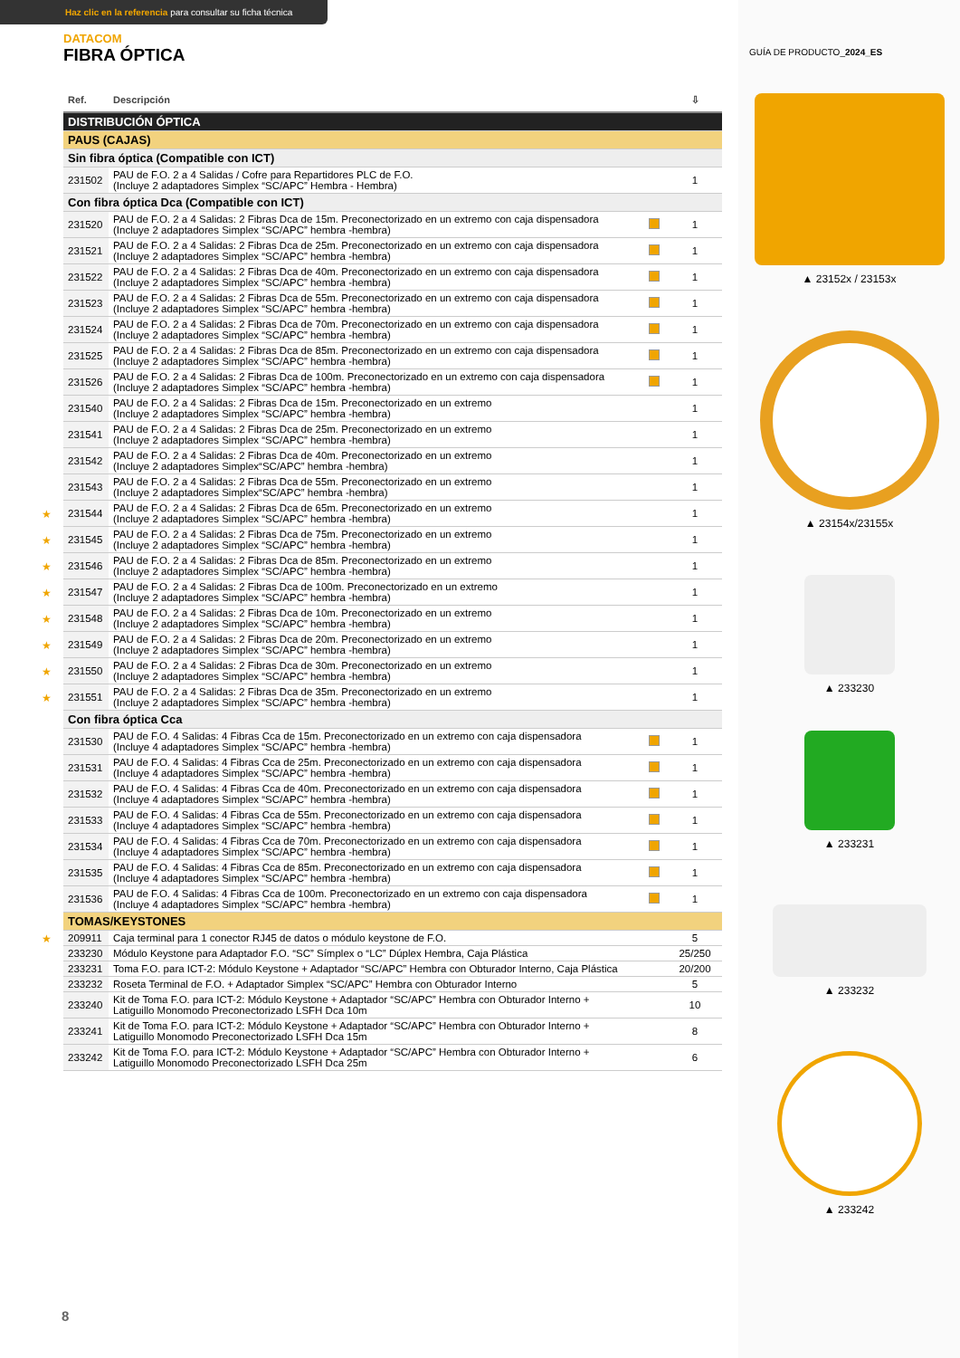Haz clic en la referencia para consultar su ficha técnica
DATACOM
FIBRA ÓPTICA
| Ref. | Descripción | | ⇩ |
| --- | --- | --- | --- |
| DISTRIBUCIÓN ÓPTICA | | | |
| PAUS (CAJAS) | | | |
| Sin fibra óptica (Compatible con ICT) | | | |
| 231502 | PAU de F.O. 2 a 4 Salidas / Cofre para Repartidores PLC de F.O. (Incluye 2 adaptadores Simplex “SC/APC” Hembra - Hembra) | | 1 |
| Con fibra óptica Dca (Compatible con ICT) | | | |
| 231520 | PAU de F.O. 2 a 4 Salidas: 2 Fibras Dca de 15m. Preconectorizado en un extremo con caja dispensadora (Incluye 2 adaptadores Simplex “SC/APC” hembra -hembra) | | 1 |
| 231521 | PAU de F.O. 2 a 4 Salidas: 2 Fibras Dca de 25m. Preconectorizado en un extremo con caja dispensadora (Incluye 2 adaptadores Simplex “SC/APC” hembra -hembra) | | 1 |
| 231522 | PAU de F.O. 2 a 4 Salidas: 2 Fibras Dca de 40m. Preconectorizado en un extremo con caja dispensadora (Incluye 2 adaptadores Simplex “SC/APC” hembra -hembra) | | 1 |
| 231523 | PAU de F.O. 2 a 4 Salidas: 2 Fibras Dca de 55m. Preconectorizado en un extremo con caja dispensadora (Incluye 2 adaptadores Simplex “SC/APC” hembra -hembra) | | 1 |
| 231524 | PAU de F.O. 2 a 4 Salidas: 2 Fibras Dca de 70m. Preconectorizado en un extremo con caja dispensadora (Incluye 2 adaptadores Simplex “SC/APC” hembra -hembra) | | 1 |
| 231525 | PAU de F.O. 2 a 4 Salidas: 2 Fibras Dca de 85m. Preconectorizado en un extremo con caja dispensadora (Incluye 2 adaptadores Simplex “SC/APC” hembra -hembra) | | 1 |
| 231526 | PAU de F.O. 2 a 4 Salidas: 2 Fibras Dca de 100m. Preconectorizado en un extremo con caja dispensadora (Incluye 2 adaptadores Simplex “SC/APC” hembra -hembra) | | 1 |
| 231540 | PAU de F.O. 2 a 4 Salidas: 2 Fibras Dca de 15m. Preconectorizado en un extremo (Incluye 2 adaptadores Simplex “SC/APC” hembra -hembra) | | 1 |
| 231541 | PAU de F.O. 2 a 4 Salidas: 2 Fibras Dca de 25m. Preconectorizado en un extremo (Incluye 2 adaptadores Simplex “SC/APC” hembra -hembra) | | 1 |
| 231542 | PAU de F.O. 2 a 4 Salidas: 2 Fibras Dca de 40m. Preconectorizado en un extremo (Incluye 2 adaptadores Simplex“SC/APC” hembra -hembra) | | 1 |
| 231543 | PAU de F.O. 2 a 4 Salidas: 2 Fibras Dca de 55m. Preconectorizado en un extremo (Incluye 2 adaptadores Simplex“SC/APC” hembra -hembra) | | 1 |
| ★ 231544 | PAU de F.O. 2 a 4 Salidas: 2 Fibras Dca de 65m. Preconectorizado en un extremo (Incluye 2 adaptadores Simplex “SC/APC” hembra -hembra) | | 1 |
| ★ 231545 | PAU de F.O. 2 a 4 Salidas: 2 Fibras Dca de 75m. Preconectorizado en un extremo (Incluye 2 adaptadores Simplex “SC/APC” hembra -hembra) | | 1 |
| ★ 231546 | PAU de F.O. 2 a 4 Salidas: 2 Fibras Dca de 85m. Preconectorizado en un extremo (Incluye 2 adaptadores Simplex “SC/APC” hembra -hembra) | | 1 |
| ★ 231547 | PAU de F.O. 2 a 4 Salidas: 2 Fibras Dca de 100m. Preconectorizado en un extremo (Incluye 2 adaptadores Simplex “SC/APC” hembra -hembra) | | 1 |
| ★ 231548 | PAU de F.O. 2 a 4 Salidas: 2 Fibras Dca de 10m. Preconectorizado en un extremo (Incluye 2 adaptadores Simplex “SC/APC” hembra -hembra) | | 1 |
| ★ 231549 | PAU de F.O. 2 a 4 Salidas: 2 Fibras Dca de 20m. Preconectorizado en un extremo (Incluye 2 adaptadores Simplex “SC/APC” hembra -hembra) | | 1 |
| ★ 231550 | PAU de F.O. 2 a 4 Salidas: 2 Fibras Dca de 30m. Preconectorizado en un extremo (Incluye 2 adaptadores Simplex “SC/APC” hembra -hembra) | | 1 |
| ★ 231551 | PAU de F.O. 2 a 4 Salidas: 2 Fibras Dca de 35m. Preconectorizado en un extremo (Incluye 2 adaptadores Simplex “SC/APC” hembra -hembra) | | 1 |
| Con fibra óptica Cca | | | |
| 231530 | PAU de F.O. 4 Salidas: 4 Fibras Cca de 15m. Preconectorizado en un extremo con caja dispensadora (Incluye 4 adaptadores Simplex “SC/APC” hembra -hembra) | | 1 |
| 231531 | PAU de F.O. 4 Salidas: 4 Fibras Cca de 25m. Preconectorizado en un extremo con caja dispensadora (Incluye 4 adaptadores Simplex “SC/APC” hembra -hembra) | | 1 |
| 231532 | PAU de F.O. 4 Salidas: 4 Fibras Cca de 40m. Preconectorizado en un extremo con caja dispensadora (Incluye 4 adaptadores Simplex “SC/APC” hembra -hembra) | | 1 |
| 231533 | PAU de F.O. 4 Salidas: 4 Fibras Cca de 55m. Preconectorizado en un extremo con caja dispensadora (Incluye 4 adaptadores Simplex “SC/APC” hembra -hembra) | | 1 |
| 231534 | PAU de F.O. 4 Salidas: 4 Fibras Cca de 70m. Preconectorizado en un extremo con caja dispensadora (Incluye 4 adaptadores Simplex “SC/APC” hembra -hembra) | | 1 |
| 231535 | PAU de F.O. 4 Salidas: 4 Fibras Cca de 85m. Preconectorizado en un extremo con caja dispensadora (Incluye 4 adaptadores Simplex “SC/APC” hembra -hembra) | | 1 |
| 231536 | PAU de F.O. 4 Salidas: 4 Fibras Cca de 100m. Preconectorizado en un extremo con caja dispensadora (Incluye 4 adaptadores Simplex “SC/APC” hembra -hembra) | | 1 |
| TOMAS/KEYSTONES | | | |
| ★ 209911 | Caja terminal para 1 conector RJ45 de datos o módulo keystone de F.O. | | 5 |
| 233230 | Módulo Keystone para Adaptador F.O. “SC” Símplex o “LC” Dúplex Hembra, Caja Plástica | | 25/250 |
| 233231 | Toma F.O. para ICT-2: Módulo Keystone + Adaptador “SC/APC” Hembra con Obturador Interno, Caja Plástica | | 20/200 |
| 233232 | Roseta Terminal de F.O. + Adaptador Simplex “SC/APC” Hembra con Obturador Interno | | 5 |
| 233240 | Kit de Toma F.O. para ICT-2: Módulo Keystone + Adaptador “SC/APC” Hembra con Obturador Interno + Latiguillo Monomodo Preconectorizado LSFH Dca 10m | | 10 |
| 233241 | Kit de Toma F.O. para ICT-2: Módulo Keystone + Adaptador “SC/APC” Hembra con Obturador Interno + Latiguillo Monomodo Preconectorizado LSFH Dca 15m | | 8 |
| 233242 | Kit de Toma F.O. para ICT-2: Módulo Keystone + Adaptador “SC/APC” Hembra con Obturador Interno + Latiguillo Monomodo Preconectorizado LSFH Dca 25m | | 6 |
8
GUÍA DE PRODUCTO_2024_ES
▲ 23152x / 23153x
▲ 23154x/23155x
▲ 233230
▲ 233231
▲ 233232
▲ 233242